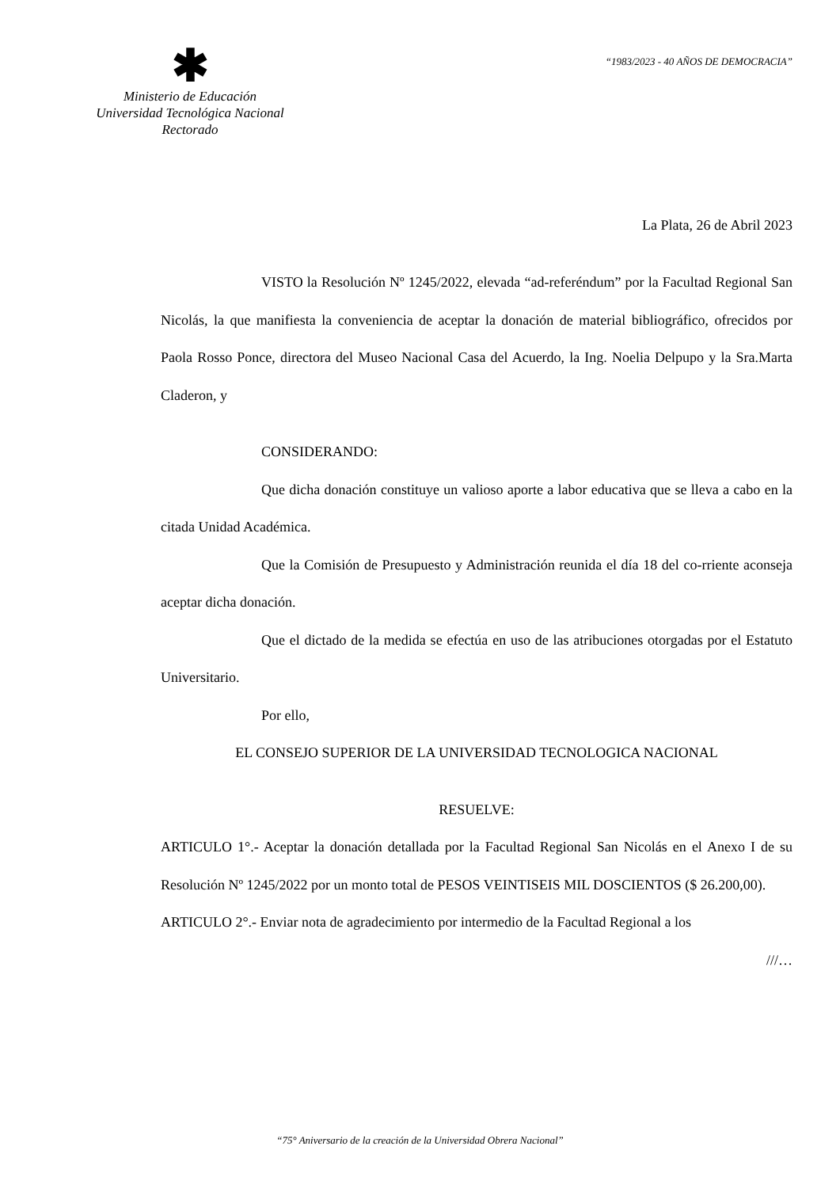✱
Ministerio de Educación
Universidad Tecnológica Nacional
Rectorado
“1983/2023 - 40 AÑOS DE DEMOCRACIA”
La Plata, 26 de Abril 2023
VISTO la Resolución Nº 1245/2022, elevada “ad-referéndum” por la Facultad Regional San Nicolás, la que manifiesta la conveniencia de aceptar la donación de material bibliográfico, ofrecidos por Paola Rosso Ponce, directora del Museo Nacional Casa del Acuerdo, la Ing. Noelia Delpupo y la Sra.Marta Claderon, y
CONSIDERANDO:
Que dicha donación constituye un valioso aporte a labor educativa que se lleva a cabo en la citada Unidad Académica.
Que la Comisión de Presupuesto y Administración reunida el día 18 del co-rriente aconseja aceptar dicha donación.
Que el dictado de la medida se efectúa en uso de las atribuciones otorgadas por el Estatuto Universitario.
Por ello,
EL CONSEJO SUPERIOR DE LA UNIVERSIDAD TECNOLOGICA NACIONAL
RESUELVE:
ARTICULO 1°.- Aceptar la donación detallada por la Facultad Regional San Nicolás en el Anexo I de su Resolución Nº 1245/2022 por un monto total de PESOS VEINTISEIS MIL DOSCIENTOS ($ 26.200,00).
ARTICULO 2°.- Enviar nota de agradecimiento por intermedio de la Facultad Regional a los
///…
“75° Aniversario de la creación de la Universidad Obrera Nacional”